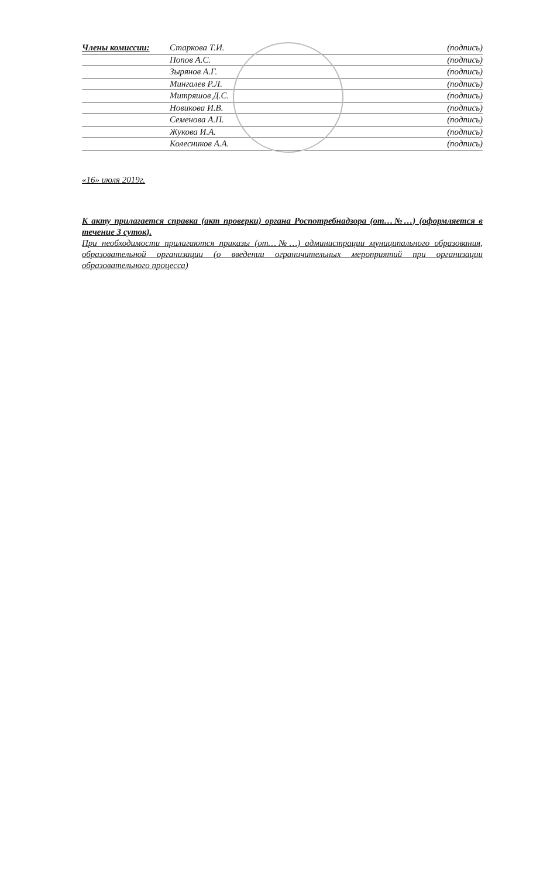Члены комиссии: Старкова Т.И. (подпись)
Попов А.С. (подпись)
Зырянов А.Г. (подпись)
Мингалев Р.Л. (подпись)
Митряшов Д.С. (подпись)
Новикова И.В. (подпись)
Семенова А.П. (подпись)
Жукова И.А. (подпись)
Колесников А.А. (подпись)
«16» июля 2019г.
К акту прилагается справка (акт проверки) органа Роспотребнадзора (от…№…) (оформляется в течение 3 суток).
При необходимости прилагаются приказы (от…№…) администрации муниципального образования, образовательной организации (о введении ограничительных мероприятий при организации образовательного процесса)